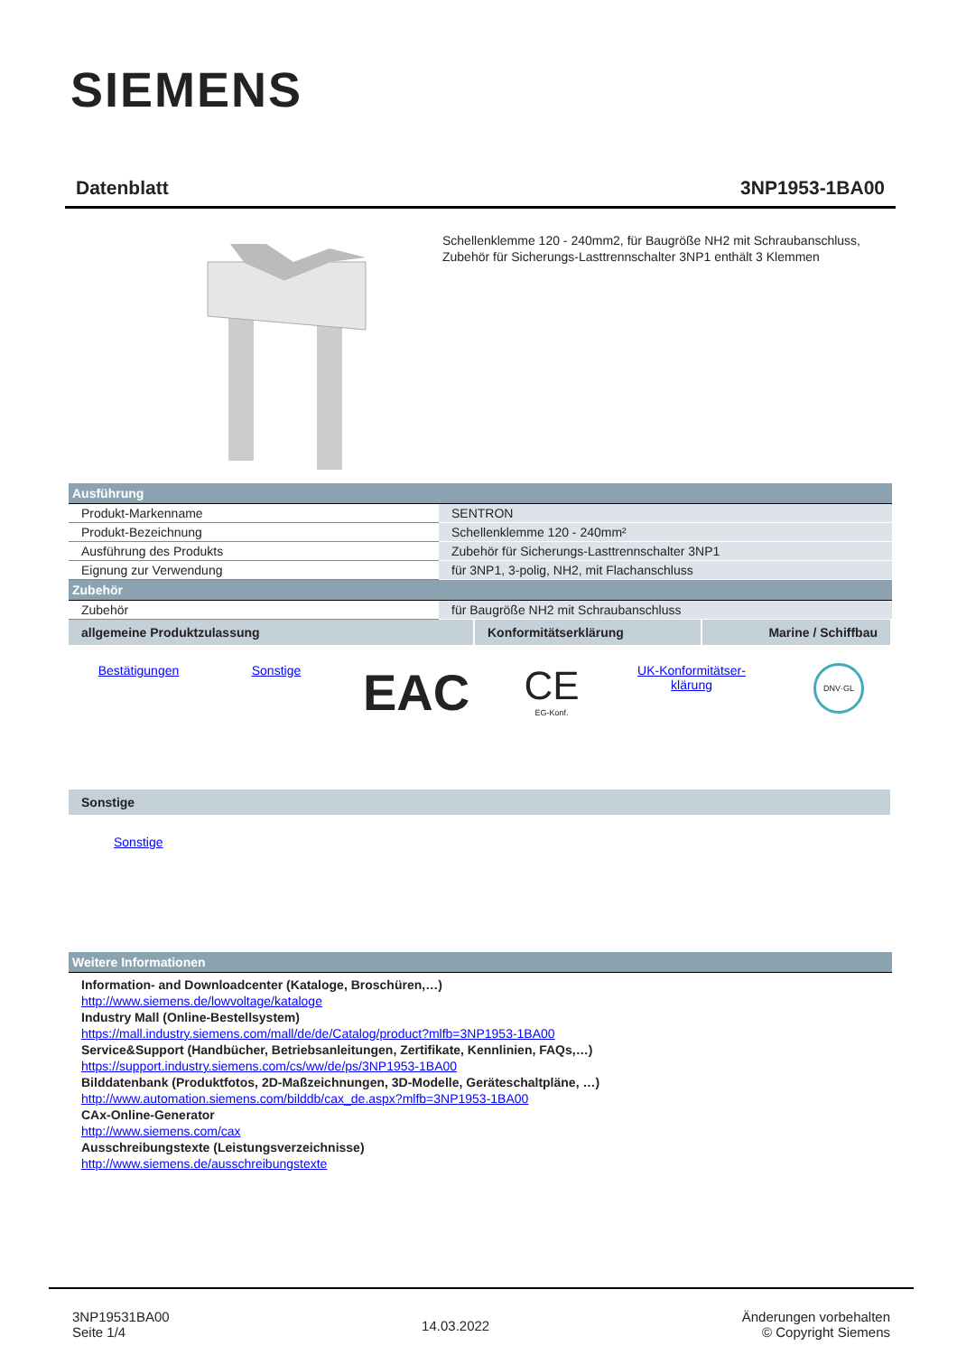SIEMENS
Datenblatt 3NP1953-1BA00
Schellenklemme 120 - 240mm2, für Baugröße NH2 mit Schraubanschluss, Zubehör für Sicherungs-Lasttrennschalter 3NP1 enthält 3 Klemmen
| Ausführung | |
| Produkt-Markenname | SENTRON |
| Produkt-Bezeichnung | Schellenklemme 120 - 240mm² |
| Ausführung des Produkts | Zubehör für Sicherungs-Lasttrennschalter 3NP1 |
| Eignung zur Verwendung | für 3NP1, 3-polig, NH2, mit Flachanschluss |
| Zubehör | |
| Zubehör | für Baugröße NH2 mit Schraubanschluss |
| allgemeine Produktzulassung | Konformitätserklärung | Marine / Schiffbau |
Bestätigungen Sonstige
EAC
CE
EG-Konf.
UK-Konformitätser-
klärung
DNV·GL
| Sonstige |
Sonstige
| Weitere Informationen |
Information- and Downloadcenter (Kataloge, Broschüren,…)
http://www.siemens.de/lowvoltage/kataloge
Industry Mall (Online-Bestellsystem)
https://mall.industry.siemens.com/mall/de/de/Catalog/product?mlfb=3NP1953-1BA00
Service&Support (Handbücher, Betriebsanleitungen, Zertifikate, Kennlinien, FAQs,…)
https://support.industry.siemens.com/cs/ww/de/ps/3NP1953-1BA00
Bilddatenbank (Produktfotos, 2D-Maßzeichnungen, 3D-Modelle, Geräteschaltpläne, …)
http://www.automation.siemens.com/bilddb/cax_de.aspx?mlfb=3NP1953-1BA00
CAx-Online-Generator
http://www.siemens.com/cax
Ausschreibungstexte (Leistungsverzeichnisse)
http://www.siemens.de/ausschreibungstexte
3NP19531BA00
Seite 1/4
14.03.2022
Änderungen vorbehalten
© Copyright Siemens